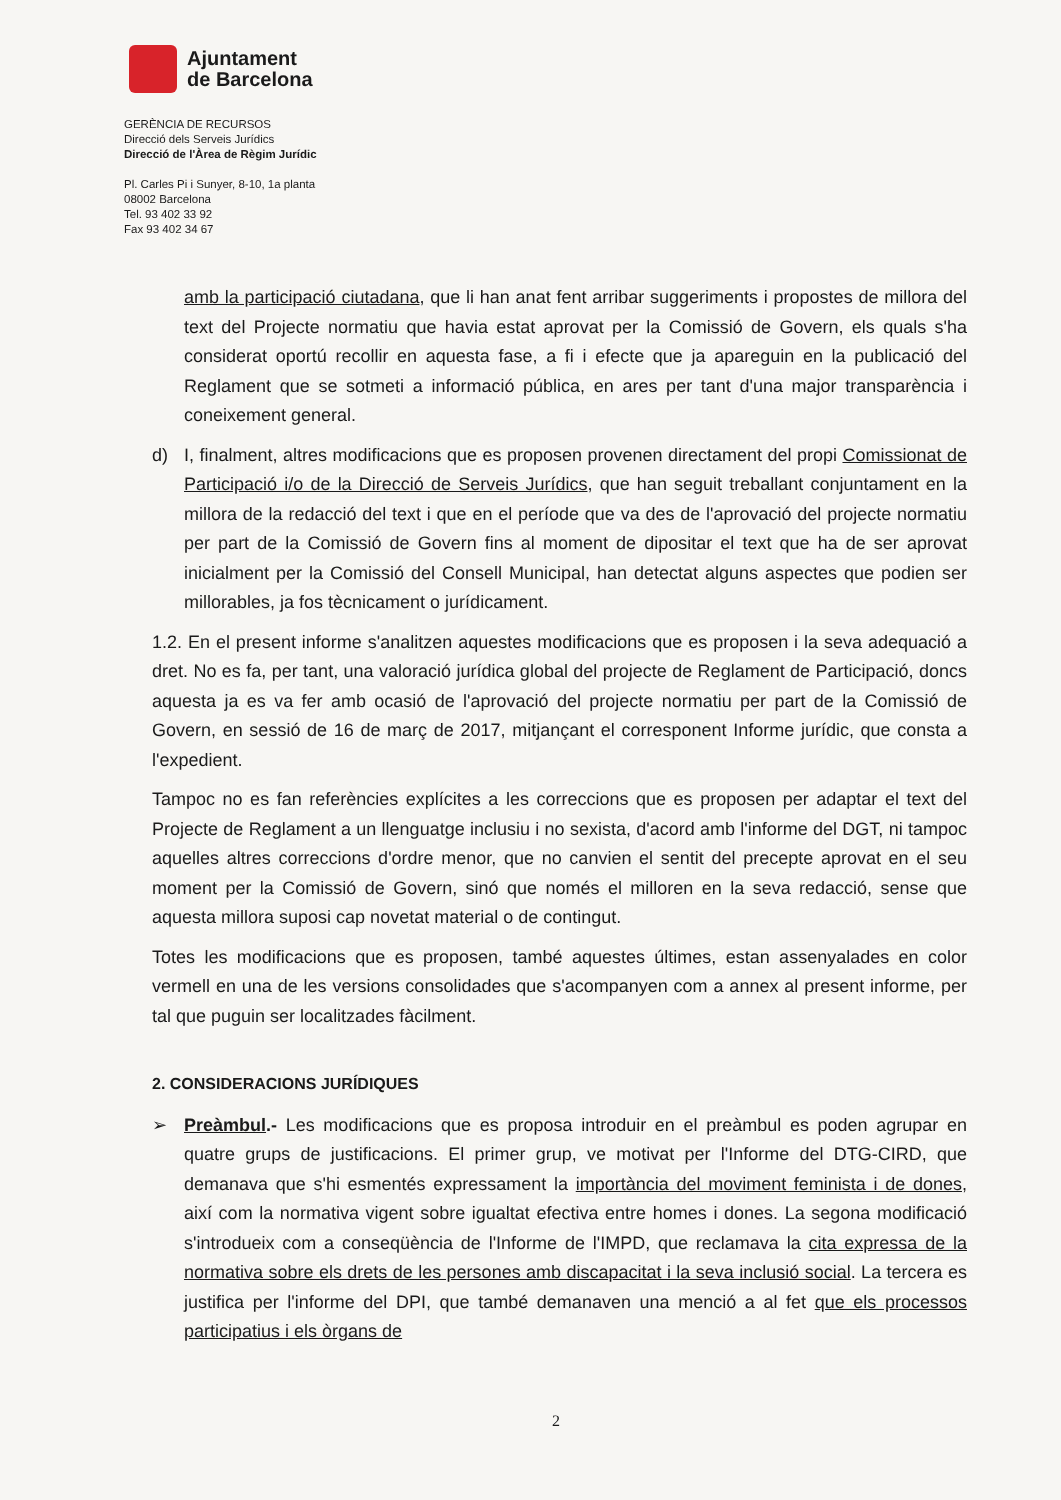Ajuntament
de Barcelona
GERÈNCIA DE RECURSOS
Direcció dels Serveis Jurídics
Direcció de l'Àrea de Règim Jurídic
Pl. Carles Pi i Sunyer, 8-10, 1a planta
08002 Barcelona
Tel. 93 402 33 92
Fax 93 402 34 67
amb la participació ciutadana, que li han anat fent arribar suggeriments i propostes de millora del text del Projecte normatiu que havia estat aprovat per la Comissió de Govern, els quals s'ha considerat oportú recollir en aquesta fase, a fi i efecte que ja apareguin en la publicació del Reglament que se sotmeti a informació pública, en ares per tant d'una major transparència i coneixement general.
d) I, finalment, altres modificacions que es proposen provenen directament del propi Comissionat de Participació i/o de la Direcció de Serveis Jurídics, que han seguit treballant conjuntament en la millora de la redacció del text i que en el període que va des de l'aprovació del projecte normatiu per part de la Comissió de Govern fins al moment de dipositar el text que ha de ser aprovat inicialment per la Comissió del Consell Municipal, han detectat alguns aspectes que podien ser millorables, ja fos tècnicament o jurídicament.
1.2. En el present informe s'analitzen aquestes modificacions que es proposen i la seva adequació a dret. No es fa, per tant, una valoració jurídica global del projecte de Reglament de Participació, doncs aquesta ja es va fer amb ocasió de l'aprovació del projecte normatiu per part de la Comissió de Govern, en sessió de 16 de març de 2017, mitjançant el corresponent Informe jurídic, que consta a l'expedient.
Tampoc no es fan referències explícites a les correccions que es proposen per adaptar el text del Projecte de Reglament a un llenguatge inclusiu i no sexista, d'acord amb l'informe del DGT, ni tampoc aquelles altres correccions d'ordre menor, que no canvien el sentit del precepte aprovat en el seu moment per la Comissió de Govern, sinó que només el milloren en la seva redacció, sense que aquesta millora suposi cap novetat material o de contingut.
Totes les modificacions que es proposen, també aquestes últimes, estan assenyalades en color vermell en una de les versions consolidades que s'acompanyen com a annex al present informe, per tal que puguin ser localitzades fàcilment.
2. CONSIDERACIONS JURÍDIQUES
➢ Preàmbul.- Les modificacions que es proposa introduir en el preàmbul es poden agrupar en quatre grups de justificacions. El primer grup, ve motivat per l'Informe del DTG-CIRD, que demanava que s'hi esmentés expressament la importància del moviment feminista i de dones, així com la normativa vigent sobre igualtat efectiva entre homes i dones. La segona modificació s'introdueix com a conseqüència de l'Informe de l'IMPD, que reclamava la cita expressa de la normativa sobre els drets de les persones amb discapacitat i la seva inclusió social. La tercera es justifica per l'informe del DPI, que també demanaven una menció a al fet que els processos participatius i els òrgans de
2